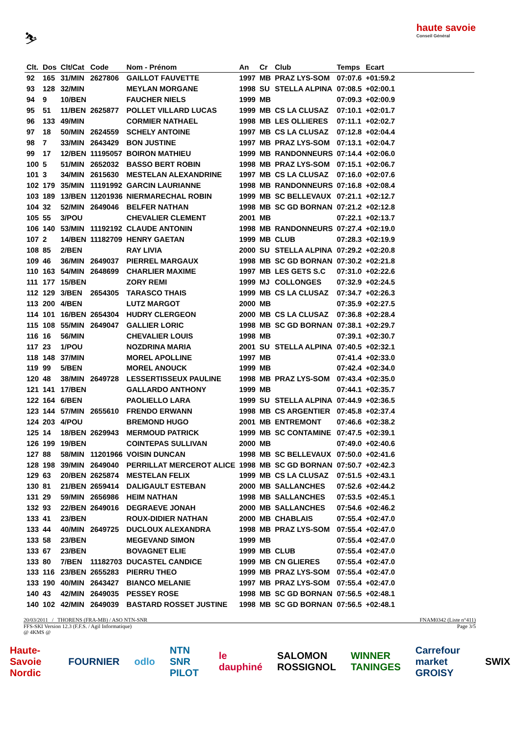⛷
haute savoie
Conseil Général
| Clt. | Dos | Clt/Cat | Code | Nom - Prénom | An | Cr | Club | Temps | Ecart | |
| --- | --- | --- | --- | --- | --- | --- | --- | --- | --- | --- |
| 92 | 165 | 31/MIN | 2627806 | GAILLOT FAUVETTE | 1997 | MB | PRAZ LYS-SOM | 07:07.6 | +01:59.2 | |
| 93 | 128 | 32/MIN | | MEYLAN MORGANE | 1998 | SU | STELLA ALPINA | 07:08.5 | +02:00.1 | |
| 94 | 9 | 10/BEN | | FAUCHER NIELS | 1999 | MB | | 07:09.3 | +02:00.9 | |
| 95 | 51 | 11/BEN | 2625877 | POLLET VILLARD LUCAS | 1999 | MB | CS LA CLUSAZ | 07:10.1 | +02:01.7 | |
| 96 | 133 | 49/MIN | | CORMIER NATHAEL | 1998 | MB | LES OLLIERES | 07:11.1 | +02:02.7 | |
| 97 | 18 | 50/MIN | 2624559 | SCHELY ANTOINE | 1997 | MB | CS LA CLUSAZ | 07:12.8 | +02:04.4 | |
| 98 | 7 | 33/MIN | 2643429 | BON JUSTINE | 1997 | MB | PRAZ LYS-SOM | 07:13.1 | +02:04.7 | |
| 99 | 17 | 12/BEN | 11195057 | BOIRON MATHIEU | 1999 | MB | RANDONNEURS | 07:14.4 | +02:06.0 | |
| 100 | 5 | 51/MIN | 2652032 | BASSO BERT ROBIN | 1998 | MB | PRAZ LYS-SOM | 07:15.1 | +02:06.7 | |
| 101 | 3 | 34/MIN | 2615630 | MESTELAN ALEXANDRINE | 1997 | MB | CS LA CLUSAZ | 07:16.0 | +02:07.6 | |
| 102 | 179 | 35/MIN | 11191992 | GARCIN LAURIANNE | 1998 | MB | RANDONNEURS | 07:16.8 | +02:08.4 | |
| 103 | 189 | 13/BEN | 11201936 | NIERMARECHAL ROBIN | 1999 | MB | SC BELLEVAUX | 07:21.1 | +02:12.7 | |
| 104 | 32 | 52/MIN | 2649046 | BELFER NATHAN | 1998 | MB | SC GD BORNAN | 07:21.2 | +02:12.8 | |
| 105 | 55 | 3/POU | | CHEVALIER CLEMENT | 2001 | MB | | 07:22.1 | +02:13.7 | |
| 106 | 140 | 53/MIN | 11192192 | CLAUDE ANTONIN | 1998 | MB | RANDONNEURS | 07:27.4 | +02:19.0 | |
| 107 | 2 | 14/BEN | 11182709 | HENRY GAETAN | 1999 | MB | CLUB | 07:28.3 | +02:19.9 | |
| 108 | 85 | 2/BEN | | RAY LIVIA | 2000 | SU | STELLA ALPINA | 07:29.2 | +02:20.8 | |
| 109 | 46 | 36/MIN | 2649037 | PIERREL MARGAUX | 1998 | MB | SC GD BORNAN | 07:30.2 | +02:21.8 | |
| 110 | 163 | 54/MIN | 2648699 | CHARLIER MAXIME | 1997 | MB | LES GETS S.C | 07:31.0 | +02:22.6 | |
| 111 | 177 | 15/BEN | | ZORY REMI | 1999 | MJ | COLLONGES | 07:32.9 | +02:24.5 | |
| 112 | 129 | 3/BEN | 2654305 | TARASCO THAIS | 1999 | MB | CS LA CLUSAZ | 07:34.7 | +02:26.3 | |
| 113 | 200 | 4/BEN | | LUTZ MARGOT | 2000 | MB | | 07:35.9 | +02:27.5 | |
| 114 | 101 | 16/BEN | 2654304 | HUDRY CLERGEON | 2000 | MB | CS LA CLUSAZ | 07:36.8 | +02:28.4 | |
| 115 | 108 | 55/MIN | 2649047 | GALLIER LORIC | 1998 | MB | SC GD BORNAN | 07:38.1 | +02:29.7 | |
| 116 | 16 | 56/MIN | | CHEVALIER LOUIS | 1998 | MB | | 07:39.1 | +02:30.7 | |
| 117 | 23 | 1/POU | | NOZDRINA MARIA | 2001 | SU | STELLA ALPINA | 07:40.5 | +02:32.1 | |
| 118 | 148 | 37/MIN | | MOREL APOLLINE | 1997 | MB | | 07:41.4 | +02:33.0 | |
| 119 | 99 | 5/BEN | | MOREL ANOUCK | 1999 | MB | | 07:42.4 | +02:34.0 | |
| 120 | 48 | 38/MIN | 2649728 | LESSERTISSEUX PAULINE | 1998 | MB | PRAZ LYS-SOM | 07:43.4 | +02:35.0 | |
| 121 | 141 | 17/BEN | | GALLARDO ANTHONY | 1999 | MB | | 07:44.1 | +02:35.7 | |
| 122 | 164 | 6/BEN | | PAOLIELLO LARA | 1999 | SU | STELLA ALPINA | 07:44.9 | +02:36.5 | |
| 123 | 144 | 57/MIN | 2655610 | FRENDO ERWANN | 1998 | MB | CS ARGENTIER | 07:45.8 | +02:37.4 | |
| 124 | 203 | 4/POU | | BREMOND HUGO | 2001 | MB | ENTREMONT | 07:46.6 | +02:38.2 | |
| 125 | 14 | 18/BEN | 2629943 | MERMOUD PATRICK | 1999 | MB | SC CONTAMINE | 07:47.5 | +02:39.1 | |
| 126 | 199 | 19/BEN | | COINTEPAS SULLIVAN | 2000 | MB | | 07:49.0 | +02:40.6 | |
| 127 | 88 | 58/MIN | 11201966 | VOISIN DUNCAN | 1998 | MB | SC BELLEVAUX | 07:50.0 | +02:41.6 | |
| 128 | 198 | 39/MIN | 2649040 | PERRILLAT MERCEROT ALICE | 1998 | MB | SC GD BORNAN | 07:50.7 | +02:42.3 | |
| 129 | 63 | 20/BEN | 2625874 | MESTELAN FELIX | 1999 | MB | CS LA CLUSAZ | 07:51.5 | +02:43.1 | |
| 130 | 81 | 21/BEN | 2659414 | DALIGAULT ESTEBAN | 2000 | MB | SALLANCHES | 07:52.6 | +02:44.2 | |
| 131 | 29 | 59/MIN | 2656986 | HEIM NATHAN | 1998 | MB | SALLANCHES | 07:53.5 | +02:45.1 | |
| 132 | 93 | 22/BEN | 2649016 | DEGRAEVE JONAH | 2000 | MB | SALLANCHES | 07:54.6 | +02:46.2 | |
| 133 | 41 | 23/BEN | | ROUX-DIDIER NATHAN | 2000 | MB | CHABLAIS | 07:55.4 | +02:47.0 | |
| 133 | 44 | 40/MIN | 2649725 | DUCLOUX ALEXANDRA | 1998 | MB | PRAZ LYS-SOM | 07:55.4 | +02:47.0 | |
| 133 | 58 | 23/BEN | | MEGEVAND SIMON | 1999 | MB | | 07:55.4 | +02:47.0 | |
| 133 | 67 | 23/BEN | | BOVAGNET ELIE | 1999 | MB | CLUB | 07:55.4 | +02:47.0 | |
| 133 | 80 | 7/BEN | 11182703 | DUCASTEL CANDICE | 1999 | MB | CN GLIERES | 07:55.4 | +02:47.0 | |
| 133 | 116 | 23/BEN | 2655283 | PIERRU THEO | 1999 | MB | PRAZ LYS-SOM | 07:55.4 | +02:47.0 | |
| 133 | 190 | 40/MIN | 2643427 | BIANCO MELANIE | 1997 | MB | PRAZ LYS-SOM | 07:55.4 | +02:47.0 | |
| 140 | 43 | 42/MIN | 2649035 | PESSEY ROSE | 1998 | MB | SC GD BORNAN | 07:56.5 | +02:48.1 | |
| 140 | 102 | 42/MIN | 2649039 | BASTARD ROSSET JUSTINE | 1998 | MB | SC GD BORNAN | 07:56.5 | +02:48.1 | |
20/03/2011 / THORENS (FRA-MB) / ASO NTN-SNR FNAM0342 (Liste n°411)
FFS-SKI Version 12.3 (F.F.S. / Agil Informatique) Page 3/5
@ 4KMS @
Haute-Savoie Nordic FOURNIER odlo NTN SNR PILOT le dauphiné SALOMON ROSSIGNOL WINNER TANINGES Carrefour market GROISY SWIX